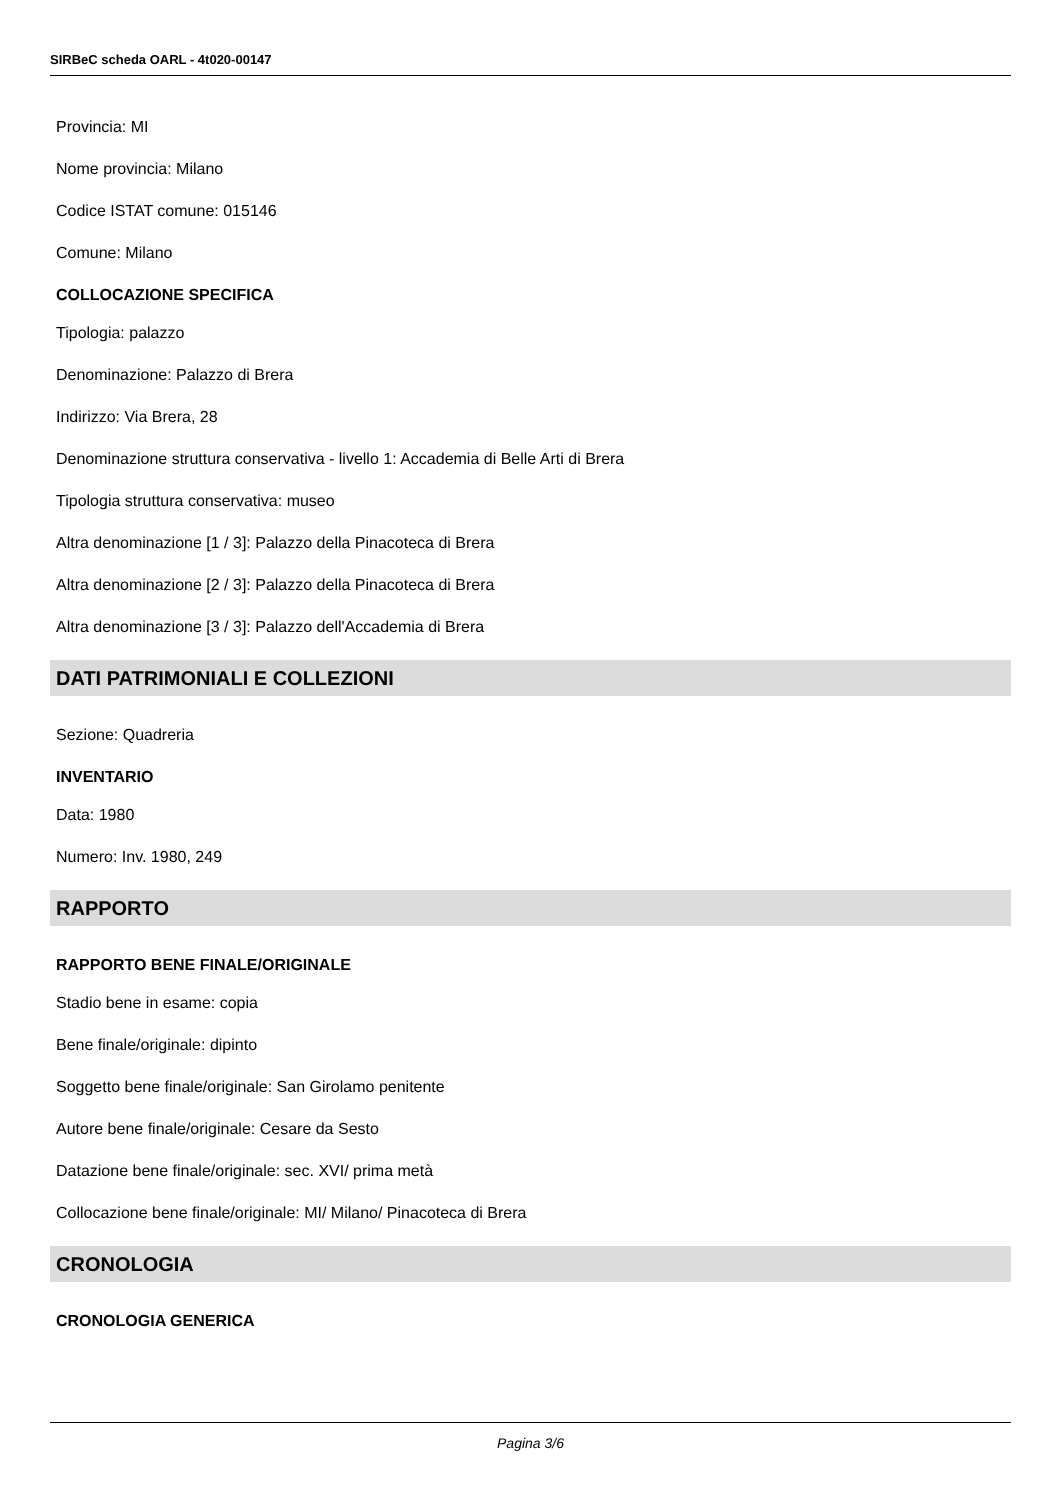SIRBeC scheda OARL - 4t020-00147
Provincia: MI
Nome provincia: Milano
Codice ISTAT comune: 015146
Comune: Milano
COLLOCAZIONE SPECIFICA
Tipologia: palazzo
Denominazione: Palazzo di Brera
Indirizzo: Via Brera, 28
Denominazione struttura conservativa - livello 1: Accademia di Belle Arti di Brera
Tipologia struttura conservativa: museo
Altra denominazione [1 / 3]: Palazzo della Pinacoteca di Brera
Altra denominazione [2 / 3]: Palazzo della Pinacoteca di Brera
Altra denominazione [3 / 3]: Palazzo dell'Accademia di Brera
DATI PATRIMONIALI E COLLEZIONI
Sezione: Quadreria
INVENTARIO
Data: 1980
Numero: Inv. 1980, 249
RAPPORTO
RAPPORTO BENE FINALE/ORIGINALE
Stadio bene in esame: copia
Bene finale/originale: dipinto
Soggetto bene finale/originale: San Girolamo penitente
Autore bene finale/originale: Cesare da Sesto
Datazione bene finale/originale: sec. XVI/ prima metà
Collocazione bene finale/originale: MI/ Milano/ Pinacoteca di Brera
CRONOLOGIA
CRONOLOGIA GENERICA
Pagina 3/6